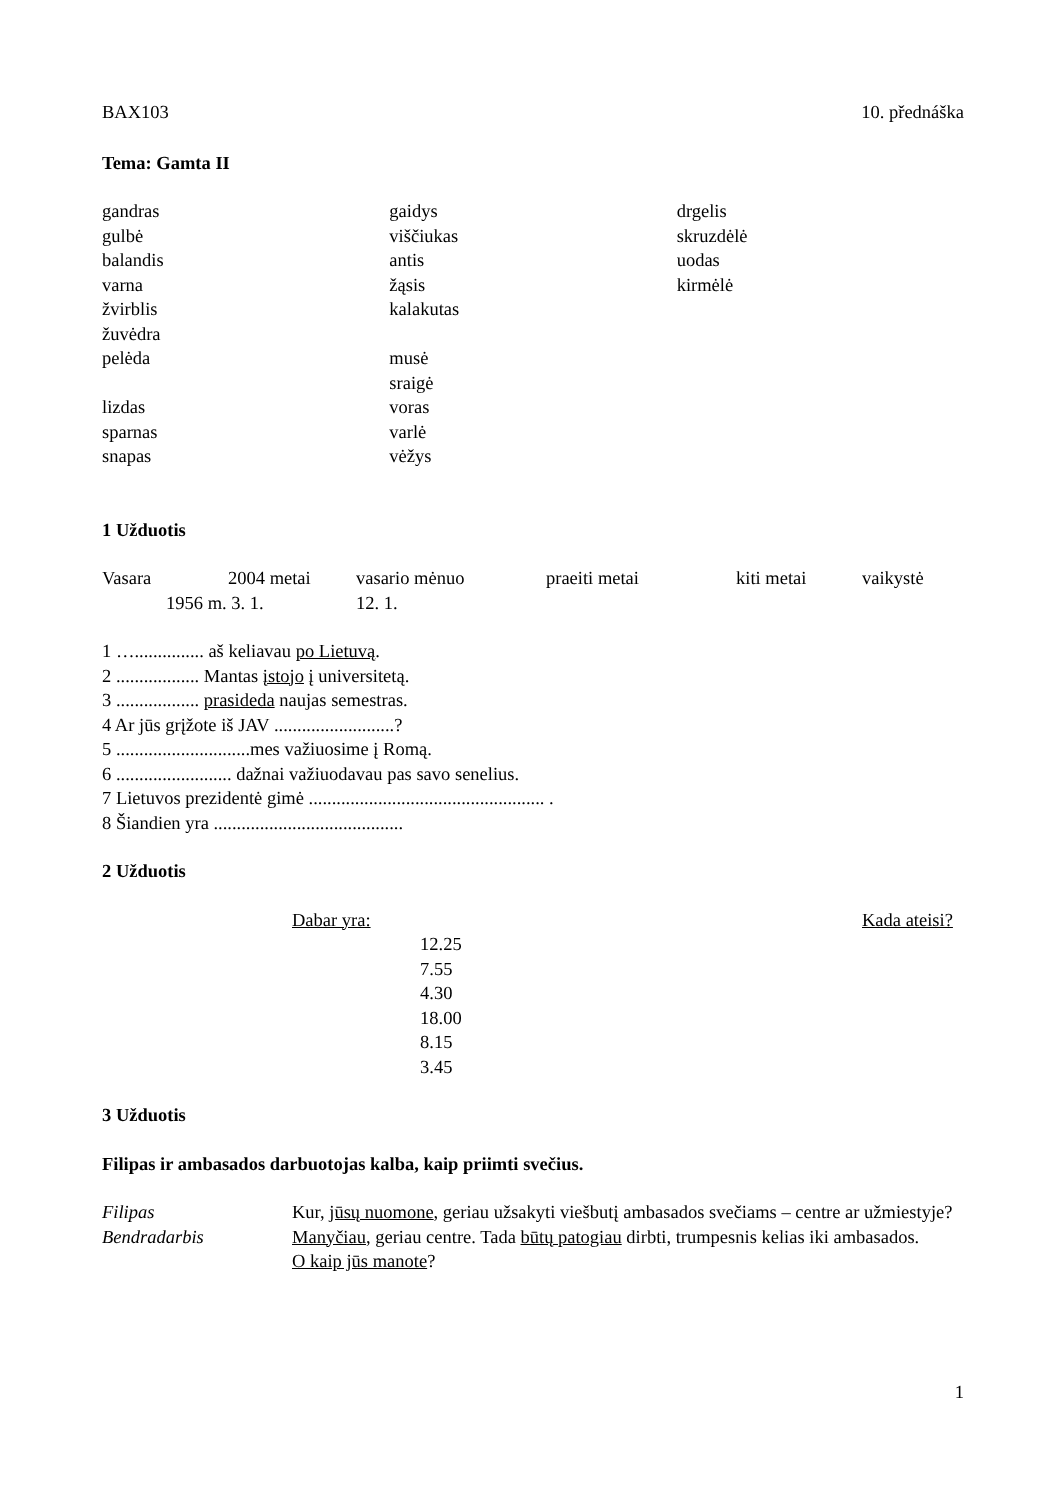BAX103 10. přednáška
Tema: Gamta II
gandras
gulbė
balandis
varna
žvirblis
žuvėdra
pelėda
lizdas
sparnas
snapas
gaidys
viščiukas
antis
žąsis
kalakutas
musė
sraigė
voras
varlė
vėžys
drgelis
skruzdėlė
uodas
kirmėlė
1 Užduotis
Vasara 2004 metai vasario mėnuo praeiti metai kiti metai vaikystė
1956 m. 3. 1. 12. 1.
1 …............... aš keliavau po Lietuvą.
2 .................. Mantas įstojo į universitetą.
3 .................. prasideda naujas semestras.
4 Ar jūs grįžote iš JAV ..........................?
5 .............................mes važiuosime į Romą.
6 ......................... dažnai važiuodavau pas savo senelius.
7 Lietuvos prezidentė gimė ................................................... .
8 Šiandien yra .........................................
2 Užduotis
Dabar yra: Kada ateisi?
12.25
7.55
4.30
18.00
8.15
3.45
3 Užduotis
Filipas ir ambasados darbuotojas kalba, kaip priimti svečius.
Filipas Kur, jūsų nuomone, geriau užsakyti viešbutį ambasados svečiams – centre ar užmiestyje?
Bendradarbis Manyčiau, geriau centre. Tada būtų patogiau dirbti, trumpesnis kelias iki ambasados.
O kaip jūs manote?
1